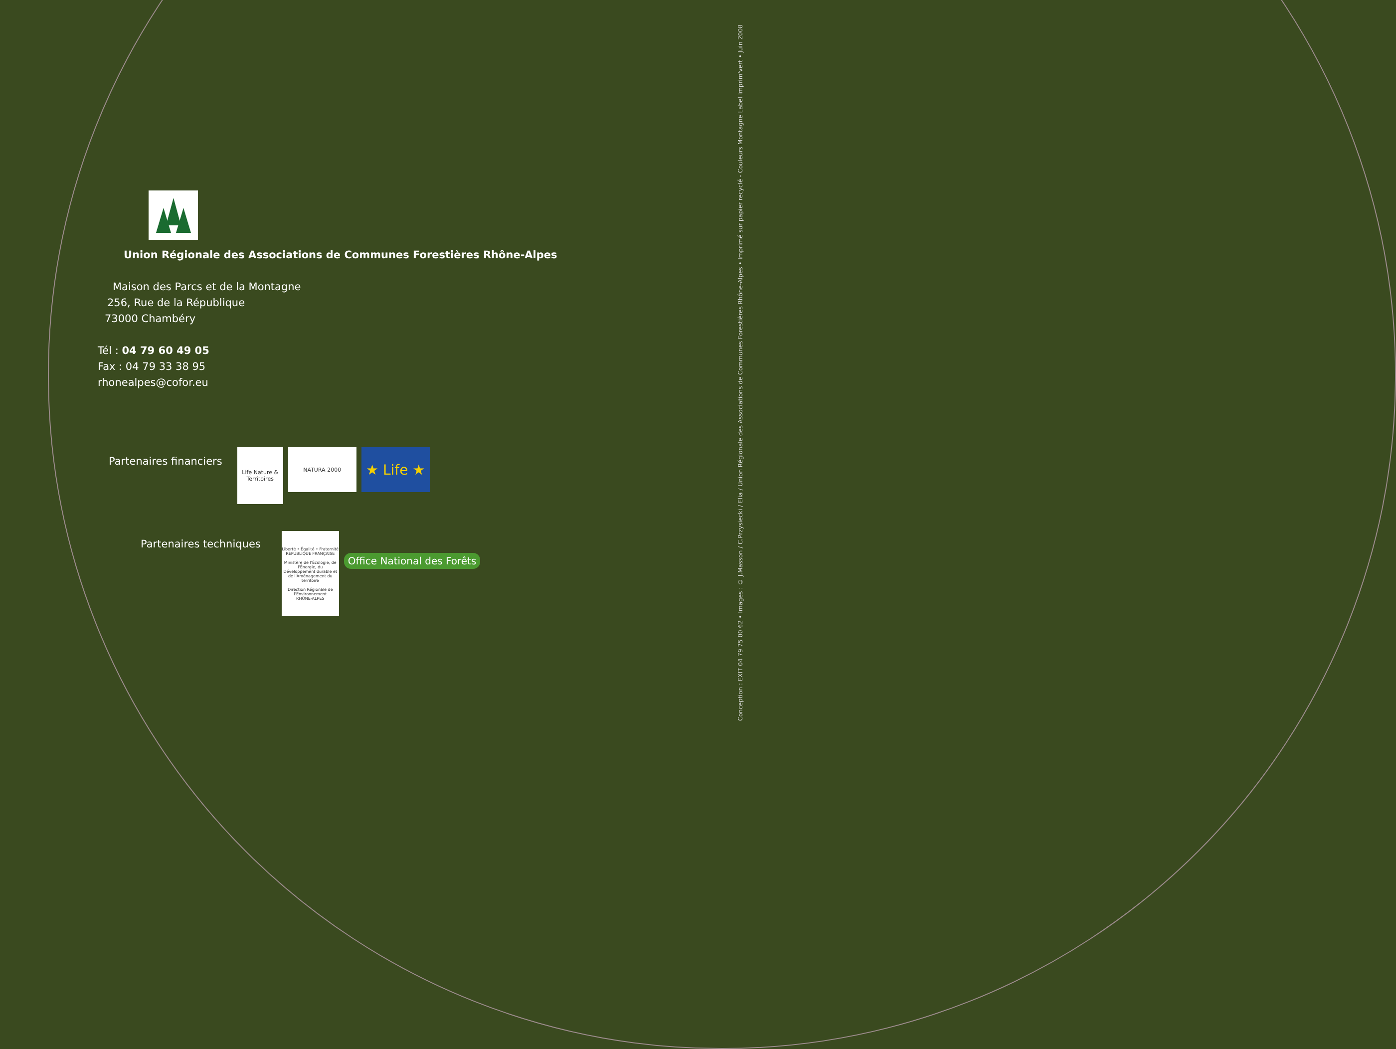Union Régionale des Associations de Communes Forestières Rhône-Alpes
Maison des Parcs et de la Montagne
256, Rue de la République
73000 Chambéry
Tél : 04 79 60 49 05
Fax : 04 79 33 38 95
rhonealpes@cofor.eu
Partenaires financiers
Life Nature & Territoires
NATURA 2000
★ Life ★
Partenaires techniques
Liberté • Égalité • Fraternité
RÉPUBLIQUE FRANÇAISE
Ministère de l'Écologie, de l'Énergie, du Développement durable et de l'Aménagement du territoire
Direction Régionale de l'Environnement
RHÔNE-ALPES
Office National des Forêts
Conception : EXIT 04 79 75 00 62 • Images : © J.Masson / C.Przysiecki / Elia / Union Régionale des Associations de Communes Forestières Rhône-Alpes • Imprimé sur papier recyclé - Couleurs Montagne Label Imprim'vert • Juin 2008